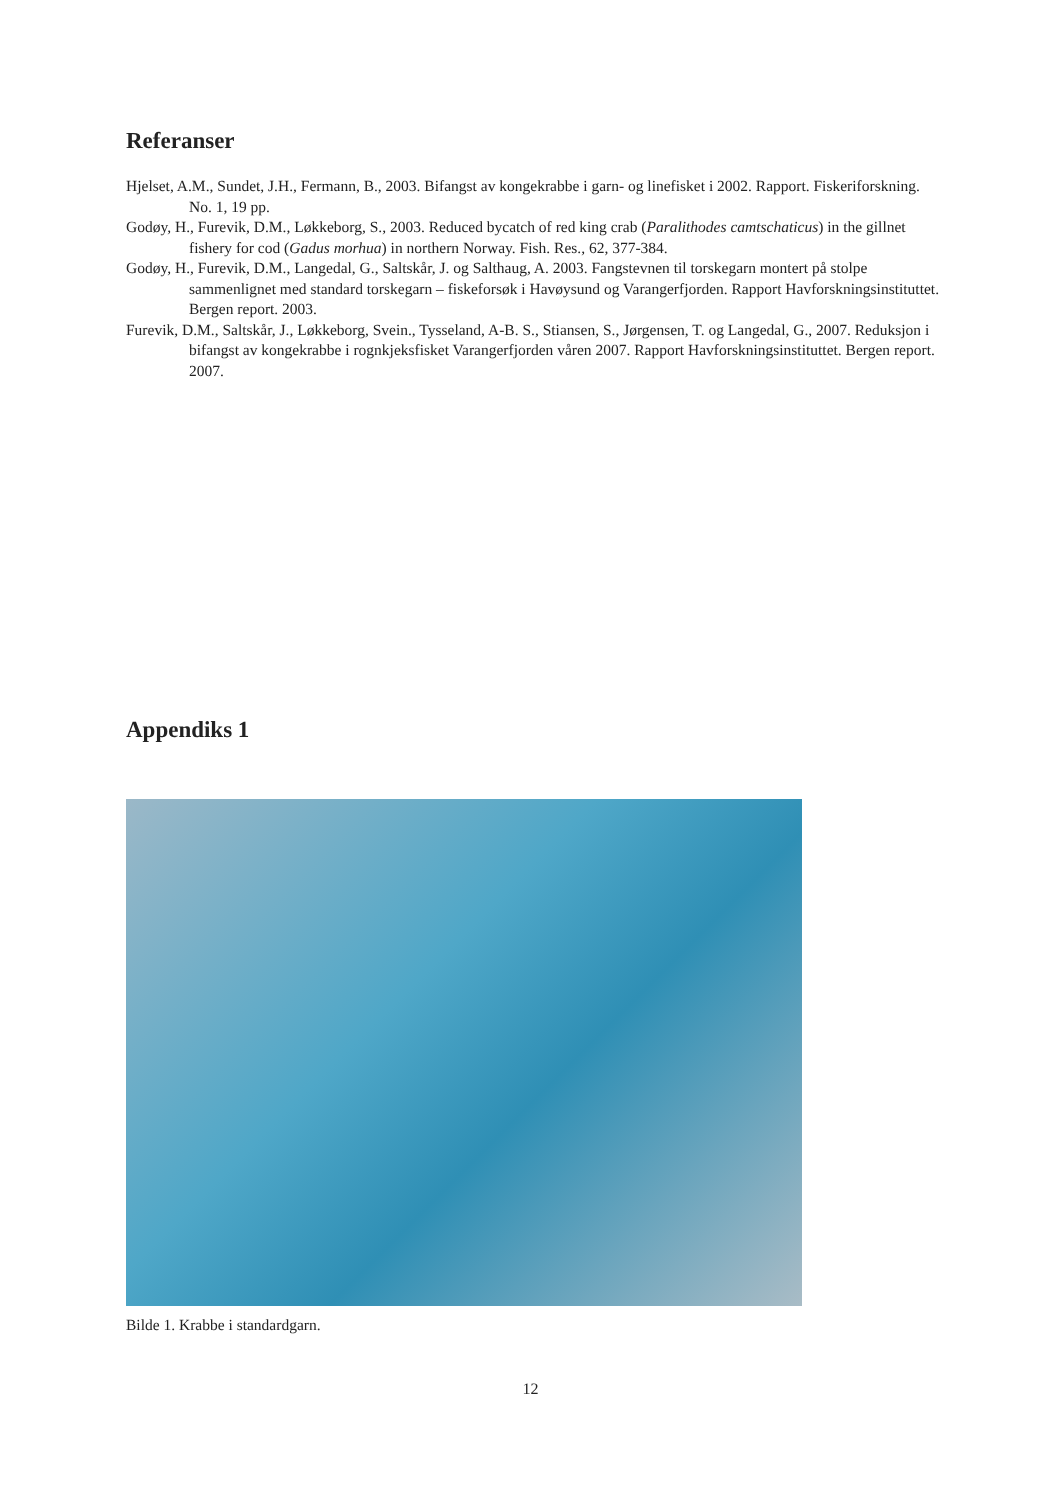Referanser
Hjelset, A.M., Sundet, J.H., Fermann, B., 2003. Bifangst av kongekrabbe i garn- og linefisket i 2002. Rapport. Fiskeriforskning. No. 1, 19 pp.
Godøy, H., Furevik, D.M., Løkkeborg, S., 2003. Reduced bycatch of red king crab (Paralithodes camtschaticus) in the gillnet fishery for cod (Gadus morhua) in northern Norway. Fish. Res., 62, 377-384.
Godøy, H., Furevik, D.M., Langedal, G., Saltskår, J. og Salthaug, A. 2003. Fangstevnen til torskegarn montert på stolpe sammenlignet med standard torskegarn – fiskeforsøk i Havøysund og Varangerfjorden. Rapport Havforskningsinstituttet. Bergen report. 2003.
Furevik, D.M., Saltskår, J., Løkkeborg, Svein., Tysseland, A-B. S., Stiansen, S., Jørgensen, T. og Langedal, G., 2007. Reduksjon i bifangst av kongekrabbe i rognkjeksfisket Varangerfjorden våren 2007. Rapport Havforskningsinstituttet. Bergen report. 2007.
Appendiks 1
Bilde 1. Krabbe i standardgarn.
12